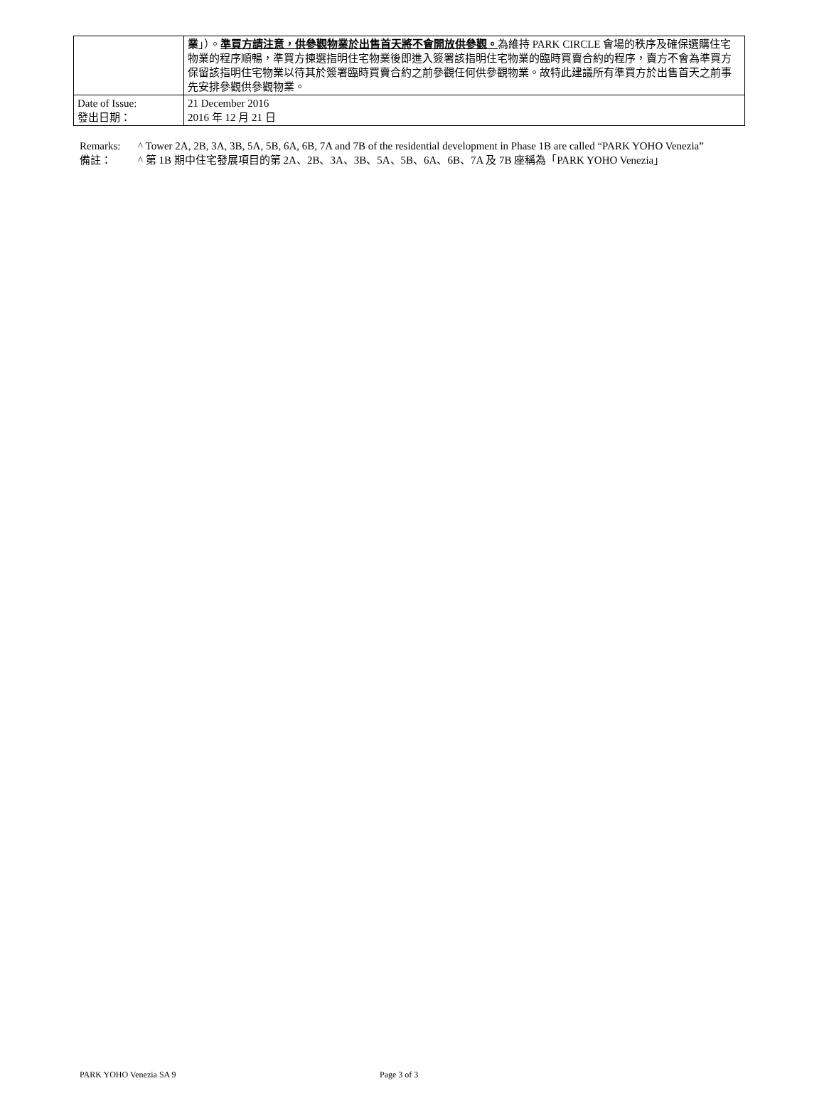| | 業 」）。 準買方請注意，供參觀物業於出售首天將不會開放供參觀。 為維持 PARK CIRCLE 會場的秩序及確保選購住宅物業的程序順暢，準買方揀選指明住宅物業後即進入簽署該指明住宅物業的臨時買賣合約的程序，賣方不會為準買方保留該指明住宅物業以待其於簽署臨時買賣合約之前參觀任何供參觀物業。故特此建議所有準買方於出售首天之前事先安排參觀供參觀物業。 |
| Date of Issue: 發出日期： | 21 December 2016 2016 年 12 月 21 日 |
Remarks: ^ Tower 2A, 2B, 3A, 3B, 5A, 5B, 6A, 6B, 7A and 7B of the residential development in Phase 1B are called “PARK YOHO Venezia”
備註： ^ 第 1B 期中住宅發展項目的第 2A、2B、3A、3B、5A、5B、6A、6B、7A 及 7B 座稱為「PARK YOHO Venezia」
PARK YOHO Venezia SA 9 Page 3 of 3